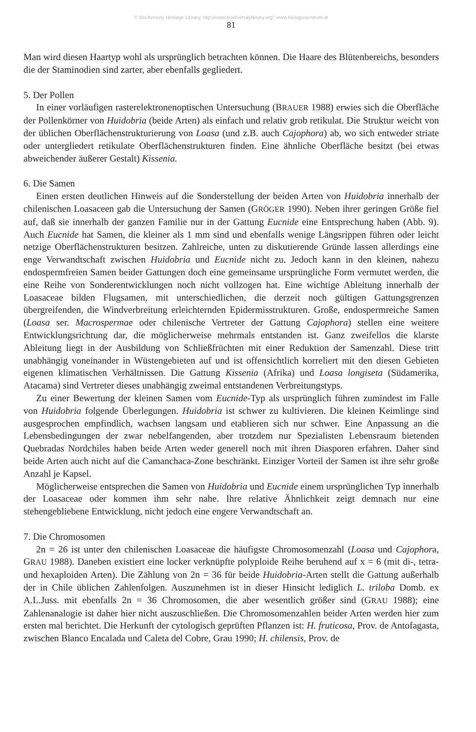© Biodiversity Heritage Library, http://www.biodiversitylibrary.org/; www.biologiezentrum.at
81
Man wird diesen Haartyp wohl als ursprünglich betrachten können. Die Haare des Blütenbereichs, besonders die der Staminodien sind zarter, aber ebenfalls gegliedert.
5. Der Pollen
In einer vorläufigen rasterelektronenoptischen Untersuchung (BRAUER 1988) erwies sich die Oberfläche der Pollenkörner von Huidobria (beide Arten) als einfach und relativ grob retikulat. Die Struktur weicht von der üblichen Oberflächenstrukturierung von Loasa (und z.B. auch Cajophora) ab, wo sich entweder striate oder untergliedert retikulate Oberflächenstrukturen finden. Eine ähnliche Oberfläche besitzt (bei etwas abweichender äußerer Gestalt) Kissenia.
6. Die Samen
Einen ersten deutlichen Hinweis auf die Sonderstellung der beiden Arten von Huidobria innerhalb der chilenischen Loasaceen gab die Untersuchung der Samen (GRÖGER 1990). Neben ihrer geringen Größe fiel auf, daß sie innerhalb der ganzen Familie nur in der Gattung Eucnide eine Entsprechung haben (Abb. 9). Auch Eucnide hat Samen, die kleiner als 1 mm sind und ebenfalls wenige Längsrippen führen oder leicht netzige Oberflächenstrukturen besitzen. Zahlreiche, unten zu diskutierende Gründe lassen allerdings eine enge Verwandtschaft zwischen Huidobria und Eucnide nicht zu. Jedoch kann in den kleinen, nahezu endospermfreien Samen beider Gattungen doch eine gemeinsame ursprüngliche Form vermutet werden, die eine Reihe von Sonderentwicklungen noch nicht vollzogen hat. Eine wichtige Ableitung innerhalb der Loasaceae bilden Flugsamen, mit unterschiedlichen, die derzeit noch gültigen Gattungsgrenzen übergreifenden, die Windverbreitung erleichternden Epidermisstrukturen. Große, endospermreiche Samen (Loasa ser. Macrospermae oder chilenische Vertreter der Gattung Cajophora) stellen eine weitere Entwicklungsrichtung dar, die möglicherweise mehrmals entstanden ist. Ganz zweifellos die klarste Ableitung liegt in der Ausbildung von Schließfrüchten mit einer Reduktion der Samenzahl. Diese tritt unabhängig voneinander in Wüstengebieten auf und ist offensichtlich korreliert mit den diesen Gebieten eigenen klimatischen Verhältnissen. Die Gattung Kissenia (Afrika) und Loasa longiseta (Südamerika, Atacama) sind Vertreter dieses unabhängig zweimal entstandenen Verbreitungstyps.
Zu einer Bewertung der kleinen Samen vom Eucnide-Typ als ursprünglich führen zumindest im Falle von Huidobria folgende Überlegungen. Huidobria ist schwer zu kultivieren. Die kleinen Keimlinge sind ausgesprochen empfindlich, wachsen langsam und etablieren sich nur schwer. Eine Anpassung an die Lebensbedingungen der zwar nebelfangenden, aber trotzdem nur Spezialisten Lebensraum bietenden Quebradas Nordchiles haben beide Arten weder generell noch mit ihren Diasporen erfahren. Daher sind beide Arten auch nicht auf die Camanchaca-Zone beschränkt. Einziger Vorteil der Samen ist ihre sehr große Anzahl je Kapsel.
Möglicherweise entsprechen die Samen von Huidobria und Eucnide einem ursprünglichen Typ innerhalb der Loasaceae oder kommen ihm sehr nahe. Ihre relative Ähnlichkeit zeigt demnach nur eine stehengebliebene Entwicklung, nicht jedoch eine engere Verwandtschaft an.
7. Die Chromosomen
2n = 26 ist unter den chilenischen Loasaceae die häufigste Chromosomenzahl (Loasa und Cajophora, GRAU 1988). Daneben existiert eine locker verknüpfte polyploide Reihe beruhend auf x = 6 (mit di-, tetra- und hexaploiden Arten). Die Zählung von 2n = 36 für beide Huidobria-Arten stellt die Gattung außerhalb der in Chile üblichen Zahlenfolgen. Auszunehmen ist in dieser Hinsicht lediglich L. triloba Domb. ex A.L.Juss. mit ebenfalls 2n = 36 Chromosomen, die aber wesentlich größer sind (GRAU 1988); eine Zahlenanalogie ist daher hier nicht auszuschließen. Die Chromosomenzahlen beider Arten werden hier zum ersten mal berichtet. Die Herkunft der cytologisch geprüften Pflanzen ist: H. fruticosa, Prov. de Antofagasta, zwischen Blanco Encalada und Caleta del Cobre, Grau 1990; H. chilensis, Prov. de